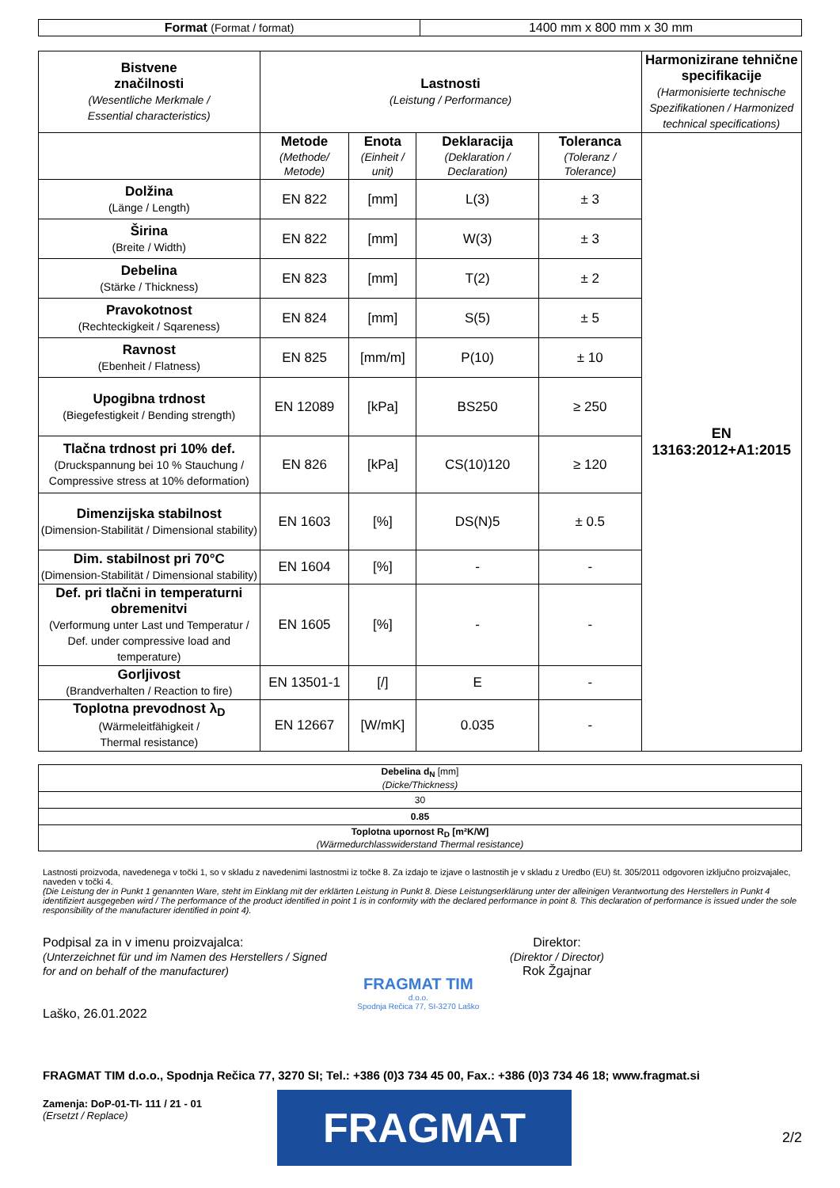| Format (Format / format) | 1400 mm x 800 mm x 30 mm |
| Bistvene značilnosti (Wesentliche Merkmale / Essential characteristics) | Lastnosti (Leistung / Performance) | | | | Harmonizirane tehnične specifikacije (Harmonisierte technische Spezifikationen / Harmonized technical specifications) |
| | Metode (Methode/ Metode) | Enota (Einheit / unit) | Deklaracija (Deklaration / Declaration) | Toleranca (Toleranz / Tolerance) | EN 13163:2012+A1:2015 |
| Dolžina (Länge / Length) | EN 822 | [mm] | L(3) | ± 3 | |
| Širina (Breite / Width) | EN 822 | [mm] | W(3) | ± 3 | |
| Debelina (Stärke / Thickness) | EN 823 | [mm] | T(2) | ± 2 | |
| Pravokotnost (Rechteckigkeit / Sqareness) | EN 824 | [mm] | S(5) | ± 5 | |
| Ravnost (Ebenheit / Flatness) | EN 825 | [mm/m] | P(10) | ± 10 | |
| Upogibna trdnost (Biegefestigkeit / Bending strength) | EN 12089 | [kPa] | BS250 | ≥ 250 | |
| Tlačna trdnost pri 10% def. (Druckspannung bei 10 % Stauchung / Compressive stress at 10% deformation) | EN 826 | [kPa] | CS(10)120 | ≥ 120 | |
| Dimenzijska stabilnost (Dimension-Stabilität / Dimensional stability) | EN 1603 | [%] | DS(N)5 | ± 0.5 | |
| Dim. stabilnost pri 70°C (Dimension-Stabilität / Dimensional stability) | EN 1604 | [%] | - | - | |
| Def. pri tlačni in temperaturni obremenitvi (Verformung unter Last und Temperatur / Def. under compressive load and temperature) | EN 1605 | [%] | - | - | |
| Gorljivost (Brandverhalten / Reaction to fire) | EN 13501-1 | [/] | E | - | |
| Toplotna prevodnost λ<sub>D</sub> (Wärmeleitfähigkeit / Thermal resistance) | EN 12667 | [W/mK] | 0.035 | - | |
| Debelina d<sub>N</sub> [mm] (Dicke/Thickness) |
| 30 |
| 0.85 |
| Toplotna upornost R<sub>D</sub> [m²K/W] (Wärmedurchlasswiderstand Thermal resistance) |
Lastnosti proizvoda, navedenega v točki 1, so v skladu z navedenimi lastnostmi iz točke 8. Za izdajo te izjave o lastnostih je v skladu z Uredbo (EU) št. 305/2011 odgovoren izključno proizvajalec, naveden v točki 4.
(Die Leistung der in Punkt 1 genannten Ware, steht im Einklang mit der erklärten Leistung in Punkt 8. Diese Leistungserklärung unter der alleinigen Verantwortung des Herstellers in Punkt 4 identifiziert ausgegeben wird / The performance of the product identified in point 1 is in conformity with the declared performance in point 8. This declaration of performance is issued under the sole responsibility of the manufacturer identified in point 4).
Podpisal za in v imenu proizvajalca:
(Unterzeichnet für und im Namen des Herstellers / Signed
for and on behalf of the manufacturer)
Laško, 26.01.2022
FRAGMAT TIM
d.o.o.
Spodnja Rečica 77, SI-3270 Laško
Direktor:
(Direktor / Director)
Rok Žgajnar
FRAGMAT TIM d.o.o., Spodnja Rečica 77, 3270 SI; Tel.: +386 (0)3 734 45 00, Fax.: +386 (0)3 734 46 18; www.fragmat.si
Zamenja: DoP-01-TI- 111 / 21 - 01
(Ersetzt / Replace)
FRAGMAT
2/2